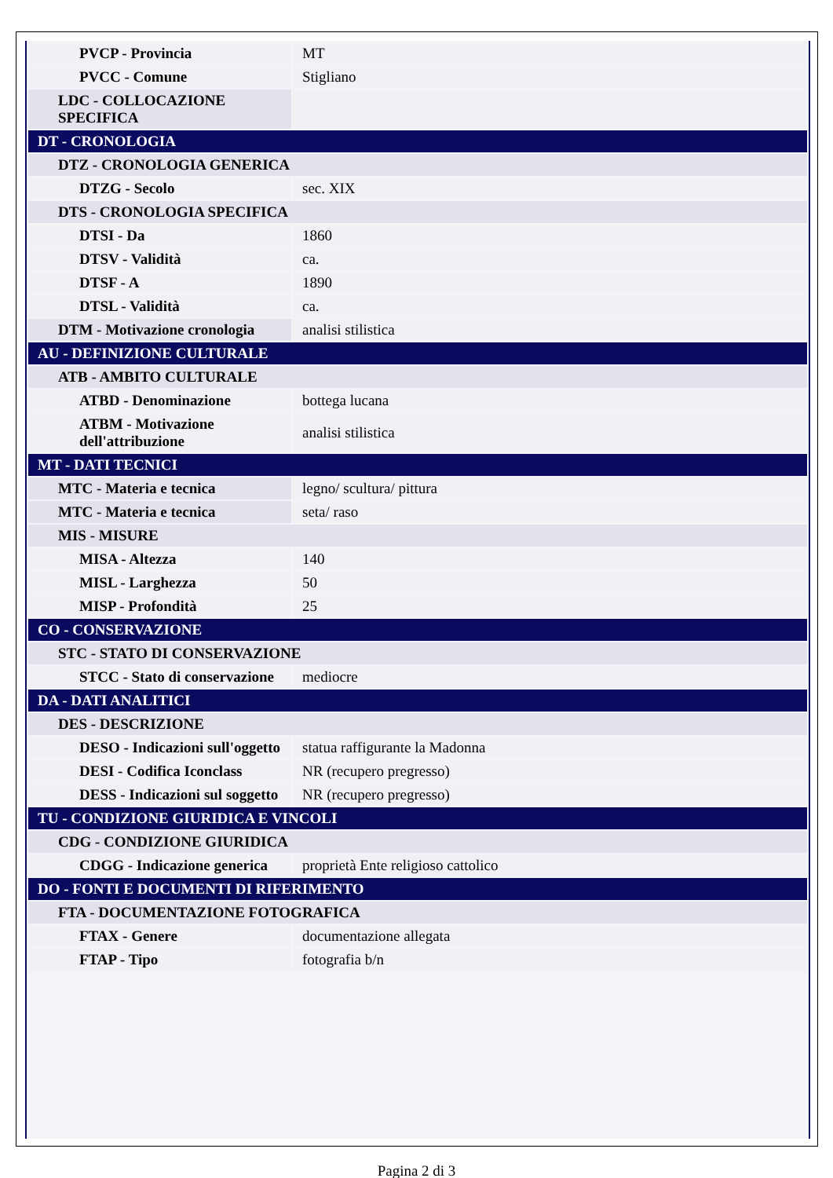| PVCP - Provincia | MT |
| PVCC - Comune | Stigliano |
| LDC - COLLOCAZIONE SPECIFICA | |
| DT - CRONOLOGIA | |
| DTZ - CRONOLOGIA GENERICA | |
| DTZG - Secolo | sec. XIX |
| DTS - CRONOLOGIA SPECIFICA | |
| DTSI - Da | 1860 |
| DTSV - Validità | ca. |
| DTSF - A | 1890 |
| DTSL - Validità | ca. |
| DTM - Motivazione cronologia | analisi stilistica |
| AU - DEFINIZIONE CULTURALE | |
| ATB - AMBITO CULTURALE | |
| ATBD - Denominazione | bottega lucana |
| ATBM - Motivazione dell'attribuzione | analisi stilistica |
| MT - DATI TECNICI | |
| MTC - Materia e tecnica | legno/ scultura/ pittura |
| MTC - Materia e tecnica | seta/ raso |
| MIS - MISURE | |
| MISA - Altezza | 140 |
| MISL - Larghezza | 50 |
| MISP - Profondità | 25 |
| CO - CONSERVAZIONE | |
| STC - STATO DI CONSERVAZIONE | |
| STCC - Stato di conservazione | mediocre |
| DA - DATI ANALITICI | |
| DES - DESCRIZIONE | |
| DESO - Indicazioni sull'oggetto | statua raffigurante la Madonna |
| DESI - Codifica Iconclass | NR (recupero pregresso) |
| DESS - Indicazioni sul soggetto | NR (recupero pregresso) |
| TU - CONDIZIONE GIURIDICA E VINCOLI | |
| CDG - CONDIZIONE GIURIDICA | |
| CDGG - Indicazione generica | proprietà Ente religioso cattolico |
| DO - FONTI E DOCUMENTI DI RIFERIMENTO | |
| FTA - DOCUMENTAZIONE FOTOGRAFICA | |
| FTAX - Genere | documentazione allegata |
| FTAP - Tipo | fotografia b/n |
Pagina 2 di 3